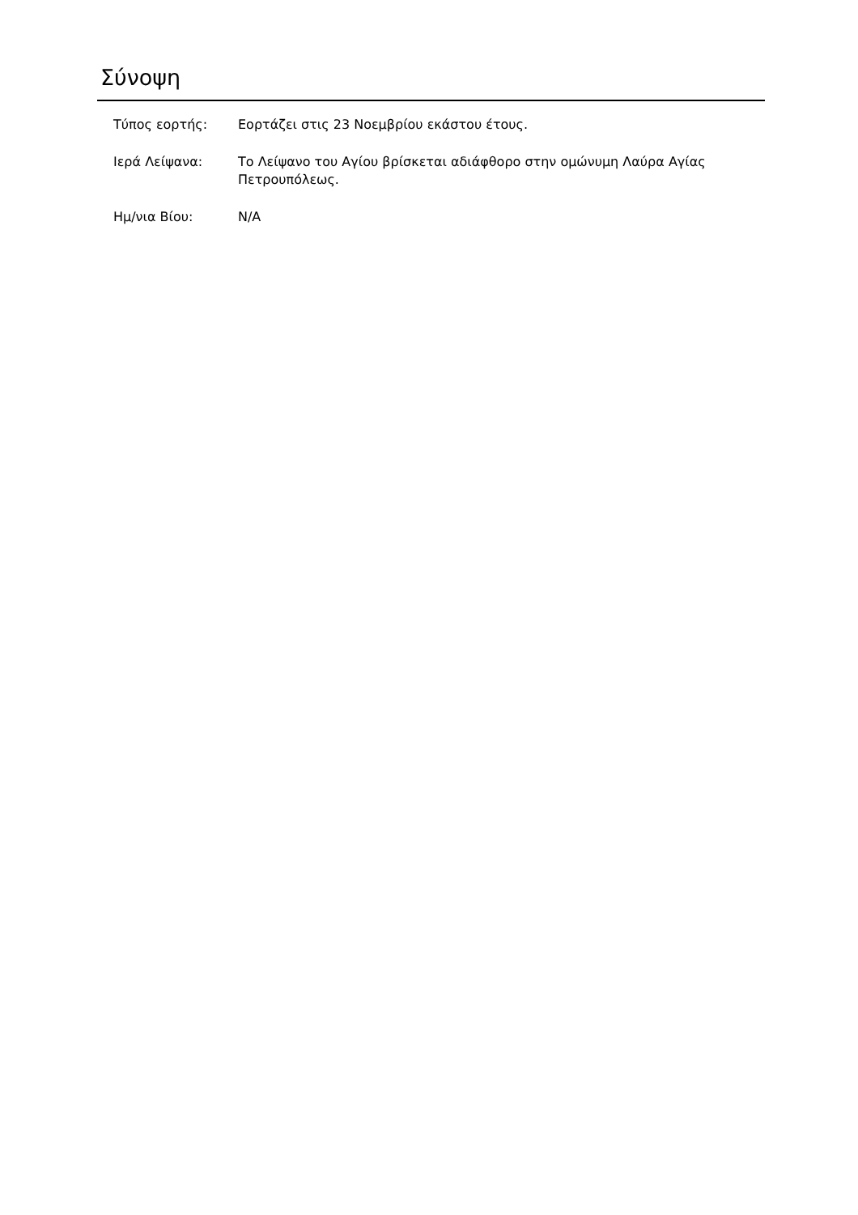Σύνοψη
| Τύπος εορτής: | Εορτάζει στις 23 Νοεμβρίου εκάστου έτους. |
| Ιερά Λείψανα: | Το Λείψανο του Αγίου βρίσκεται αδιάφθορο στην ομώνυμη Λαύρα Αγίας Πετρουπόλεως. |
| Ημ/νια Βίου: | N/A |